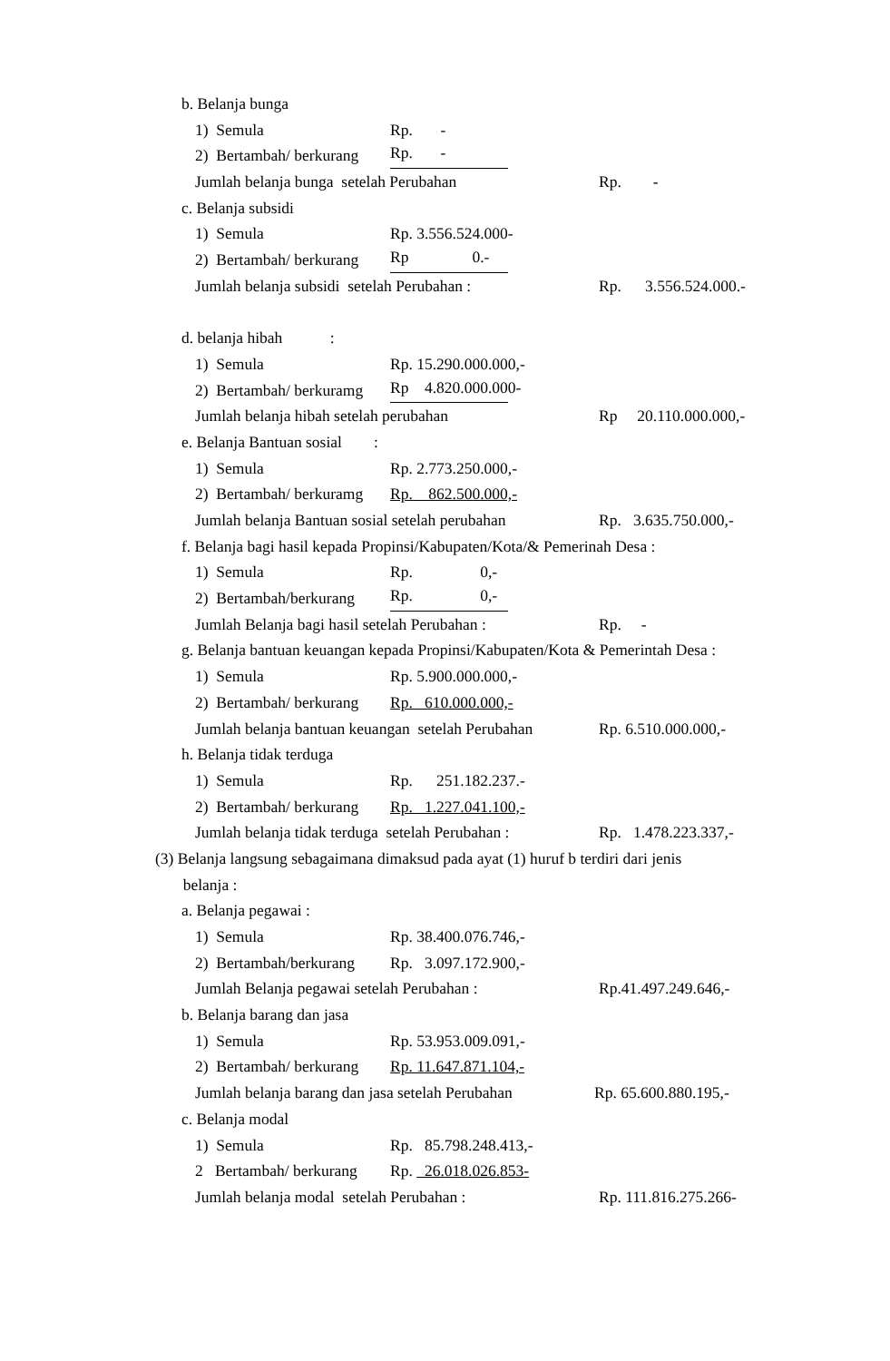b. Belanja bunga
1) Semula Rp. -
2) Bertambah/ berkurang Rp. -
Jumlah belanja bunga setelah Perubahan Rp. -
c. Belanja subsidi
1) Semula Rp. 3.556.524.000-
2) Bertambah/ berkurang Rp 0.-
Jumlah belanja subsidi setelah Perubahan : Rp. 3.556.524.000.-
d. belanja hibah :
1) Semula Rp. 15.290.000.000,-
2) Bertambah/ berkuramg Rp 4.820.000.000-
Jumlah belanja hibah setelah perubahan Rp 20.110.000.000,-
e. Belanja Bantuan sosial :
1) Semula Rp. 2.773.250.000,-
2) Bertambah/ berkuramg Rp. 862.500.000,-
Jumlah belanja Bantuan sosial setelah perubahan Rp. 3.635.750.000,-
f. Belanja bagi hasil kepada Propinsi/Kabupaten/Kota/& Pemerinah Desa :
1) Semula Rp. 0,-
2) Bertambah/berkurang Rp. 0,-
Jumlah Belanja bagi hasil setelah Perubahan : Rp. -
g. Belanja bantuan keuangan kepada Propinsi/Kabupaten/Kota & Pemerintah Desa :
1) Semula Rp. 5.900.000.000,-
2) Bertambah/ berkurang Rp. 610.000.000,-
Jumlah belanja bantuan keuangan setelah Perubahan Rp. 6.510.000.000,-
h. Belanja tidak terduga
1) Semula Rp. 251.182.237.-
2) Bertambah/ berkurang Rp. 1.227.041.100,-
Jumlah belanja tidak terduga setelah Perubahan : Rp. 1.478.223.337,-
(3) Belanja langsung sebagaimana dimaksud pada ayat (1) huruf b terdiri dari jenis
belanja :
a. Belanja pegawai :
1) Semula Rp. 38.400.076.746,-
2) Bertambah/berkurang Rp. 3.097.172.900,-
Jumlah Belanja pegawai setelah Perubahan : Rp.41.497.249.646,-
b. Belanja barang dan jasa
1) Semula Rp. 53.953.009.091,-
2) Bertambah/ berkurang Rp. 11.647.871.104,-
Jumlah belanja barang dan jasa setelah Perubahan Rp. 65.600.880.195,-
c. Belanja modal
1) Semula Rp. 85.798.248.413,-
2 Bertambah/ berkurang Rp. 26.018.026.853-
Jumlah belanja modal setelah Perubahan : Rp. 111.816.275.266-